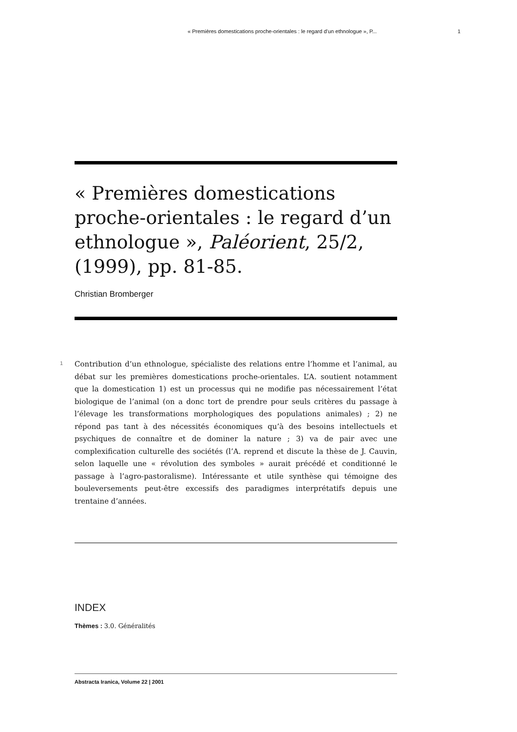« Premières domestications proche-orientales : le regard d’un ethnologue », P... 1
« Premières domestications proche-orientales : le regard d’un ethnologue », Paléorient, 25/2, (1999), pp. 81-85.
Christian Bromberger
1
Contribution d’un ethnologue, spécialiste des relations entre l’homme et l’animal, au débat sur les premières domestications proche-orientales. L’A. soutient notamment que la domestication 1) est un processus qui ne modifie pas nécessairement l’état biologique de l’animal (on a donc tort de prendre pour seuls critères du passage à l’élevage les transformations morphologiques des populations animales) ; 2) ne répond pas tant à des nécessités économiques qu’à des besoins intellectuels et psychiques de connaître et de dominer la nature ; 3) va de pair avec une complexification culturelle des sociétés (l’A. reprend et discute la thèse de J. Cauvin, selon laquelle une « révolution des symboles » aurait précédé et conditionné le passage à l’agro-pastoralisme). Intéressante et utile synthèse qui témoigne des bouleversements peut-être excessifs des paradigmes interprétatifs depuis une trentaine d’années.
INDEX
Thèmes : 3.0. Généralités
Abstracta Iranica, Volume 22 | 2001